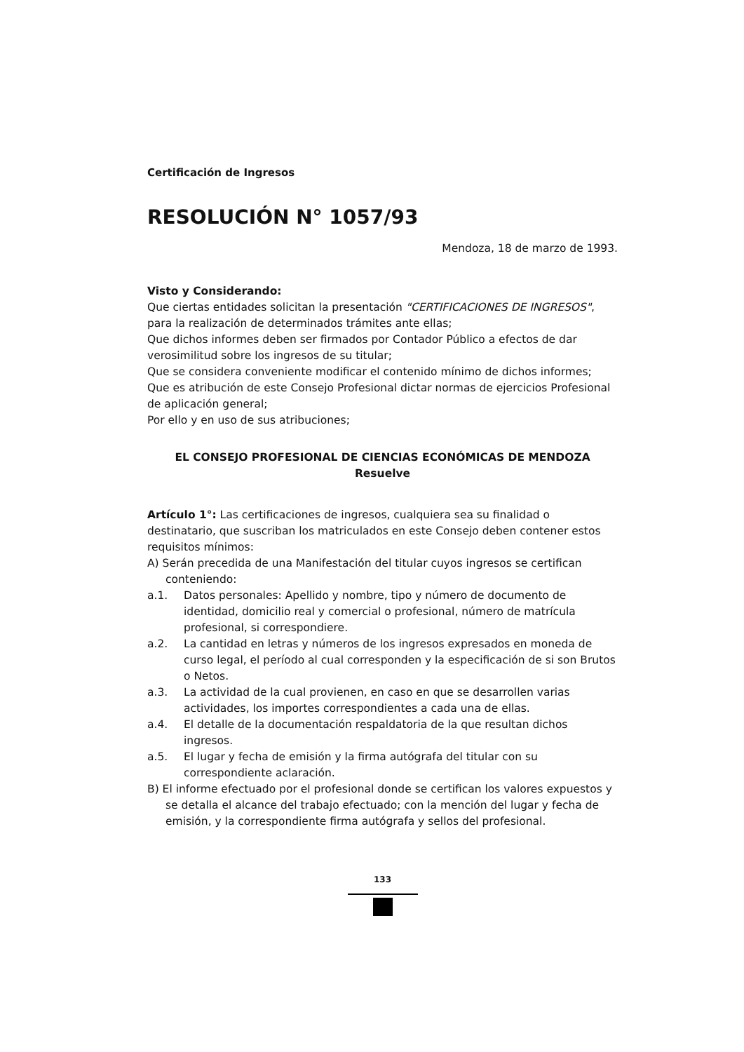Certificación de Ingresos
RESOLUCIÓN N° 1057/93
Mendoza, 18 de marzo de 1993.
Visto y Considerando:
Que ciertas entidades solicitan la presentación "CERTIFICACIONES DE INGRESOS", para la realización de determinados trámites ante ellas;
Que dichos informes deben ser firmados por Contador Público a efectos de dar verosimilitud sobre los ingresos de su titular;
Que se considera conveniente modificar el contenido mínimo de dichos informes;
Que es atribución de este Consejo Profesional dictar normas de ejercicios Profesional de aplicación general;
Por ello y en uso de sus atribuciones;
EL CONSEJO PROFESIONAL DE CIENCIAS ECONÓMICAS DE MENDOZA
Resuelve
Artículo 1°: Las certificaciones de ingresos, cualquiera sea su finalidad o destinatario, que suscriban los matriculados en este Consejo deben contener estos requisitos mínimos:
A) Serán precedida de una Manifestación del titular cuyos ingresos se certifican conteniendo:
a.1. Datos personales: Apellido y nombre, tipo y número de documento de identidad, domicilio real y comercial o profesional, número de matrícula profesional, si correspondiere.
a.2. La cantidad en letras y números de los ingresos expresados en moneda de curso legal, el período al cual corresponden y la especificación de si son Brutos o Netos.
a.3. La actividad de la cual provienen, en caso en que se desarrollen varias actividades, los importes correspondientes a cada una de ellas.
a.4. El detalle de la documentación respaldatoria de la que resultan dichos ingresos.
a.5. El lugar y fecha de emisión y la firma autógrafa del titular con su correspondiente aclaración.
B) El informe efectuado por el profesional donde se certifican los valores expuestos y se detalla el alcance del trabajo efectuado; con la mención del lugar y fecha de emisión, y la correspondiente firma autógrafa y sellos del profesional.
133